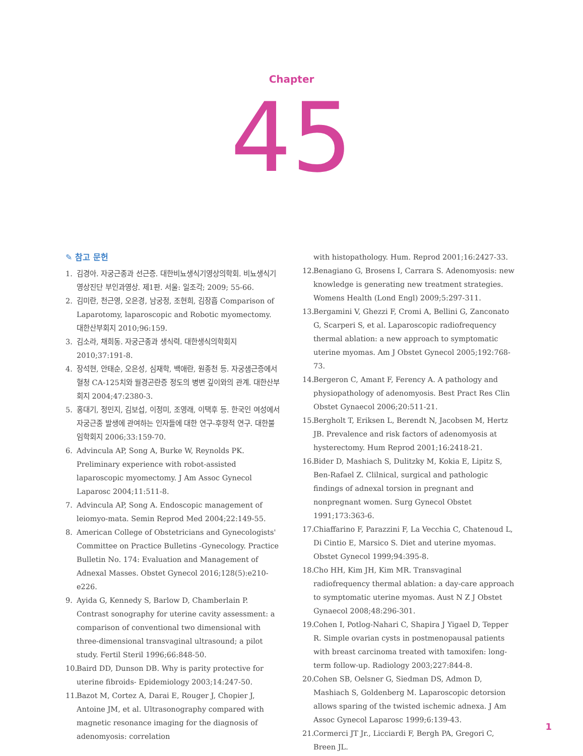Chapter
45
✎ 참고 문헌
1. 김경아. 자궁근종과 선근증. 대한비뇨생식기영상의학회. 비뇨생식기영상진단 부인과영상. 제1판. 서울: 일조각; 2009; 55-66.
2. 김미란, 천근영, 오은경, 남궁정, 조현희, 김장흡 Comparison of Laparotomy, laparoscopic and Robotic myomectomy. 대한산부회지 2010;96:159.
3. 김소라, 채희동. 자궁근종과 생식력. 대한생식의학회지 2010;37:191-8.
4. 장석현, 안태순, 오은성, 심재학, 백애란, 원종천 등. 자궁샘근증에서 혈청 CA-125치와 월경곤란증 정도의 병변 깊이와의 관계. 대한산부회지 2004;47:2380-3.
5. 홍대기, 정민지, 김보섭, 이정미, 조영래, 이택후 등. 한국인 여성에서 자궁근종 발생에 관여하는 인자들에 대한 연구-후향적 연구. 대한불임학회지 2006;33:159-70.
6. Advincula AP, Song A, Burke W, Reynolds PK. Preliminary experience with robot-assisted laparoscopic myomectomy. J Am Assoc Gynecol Laparosc 2004;11:511-8.
7. Advincula AP, Song A. Endoscopic management of leiomyo-mata. Semin Reprod Med 2004;22:149-55.
8. American College of Obstetricians and Gynecologists' Committee on Practice Bulletins -Gynecology. Practice Bulletin No. 174: Evaluation and Management of Adnexal Masses. Obstet Gynecol 2016;128(5):e210-e226.
9. Ayida G, Kennedy S, Barlow D, Chamberlain P. Contrast sonography for uterine cavity assessment: a comparison of conventional two dimensional with three-dimensional transvaginal ultrasound; a pilot study. Fertil Steril 1996;66:848-50.
10. Baird DD, Dunson DB. Why is parity protective for uterine fibroids- Epidemiology 2003;14:247-50.
11. Bazot M, Cortez A, Darai E, Rouger J, Chopier J, Antoine JM, et al. Ultrasonography compared with magnetic resonance imaging for the diagnosis of adenomyosis: correlation
with histopathology. Hum. Reprod 2001;16:2427-33.
12. Benagiano G, Brosens I, Carrara S. Adenomyosis: new knowledge is generating new treatment strategies. Womens Health (Lond Engl) 2009;5:297-311.
13. Bergamini V, Ghezzi F, Cromi A, Bellini G, Zanconato G, Scarperi S, et al. Laparoscopic radiofrequency thermal ablation: a new approach to symptomatic uterine myomas. Am J Obstet Gynecol 2005;192:768-73.
14. Bergeron C, Amant F, Ferency A. A pathology and physiopathology of adenomyosis. Best Pract Res Clin Obstet Gynaecol 2006;20:511-21.
15. Bergholt T, Eriksen L, Berendt N, Jacobsen M, Hertz JB. Prevalence and risk factors of adenomyosis at hysterectomy. Hum Reprod 2001;16:2418-21.
16. Bider D, Mashiach S, Dulitzky M, Kokia E, Lipitz S, Ben-Rafael Z. Clilnical, surgical and pathologic findings of adnexal torsion in pregnant and nonpregnant women. Surg Gynecol Obstet 1991;173:363-6.
17. Chiaffarino F, Parazzini F, La Vecchia C, Chatenoud L, Di Cintio E, Marsico S. Diet and uterine myomas. Obstet Gynecol 1999;94:395-8.
18. Cho HH, Kim JH, Kim MR. Transvaginal radiofrequency thermal ablation: a day-care approach to symptomatic uterine myomas. Aust N Z J Obstet Gynaecol 2008;48:296-301.
19. Cohen I, Potlog-Nahari C, Shapira J Yigael D, Tepper R. Simple ovarian cysts in postmenopausal patients with breast carcinoma treated with tamoxifen: long-term follow-up. Radiology 2003;227:844-8.
20. Cohen SB, Oelsner G, Siedman DS, Admon D, Mashiach S, Goldenberg M. Laparoscopic detorsion allows sparing of the twisted ischemic adnexa. J Am Assoc Gynecol Laparosc 1999;6:139-43.
21. Cormerci JT Jr., Licciardi F, Bergh PA, Gregori C, Breen JL.
1